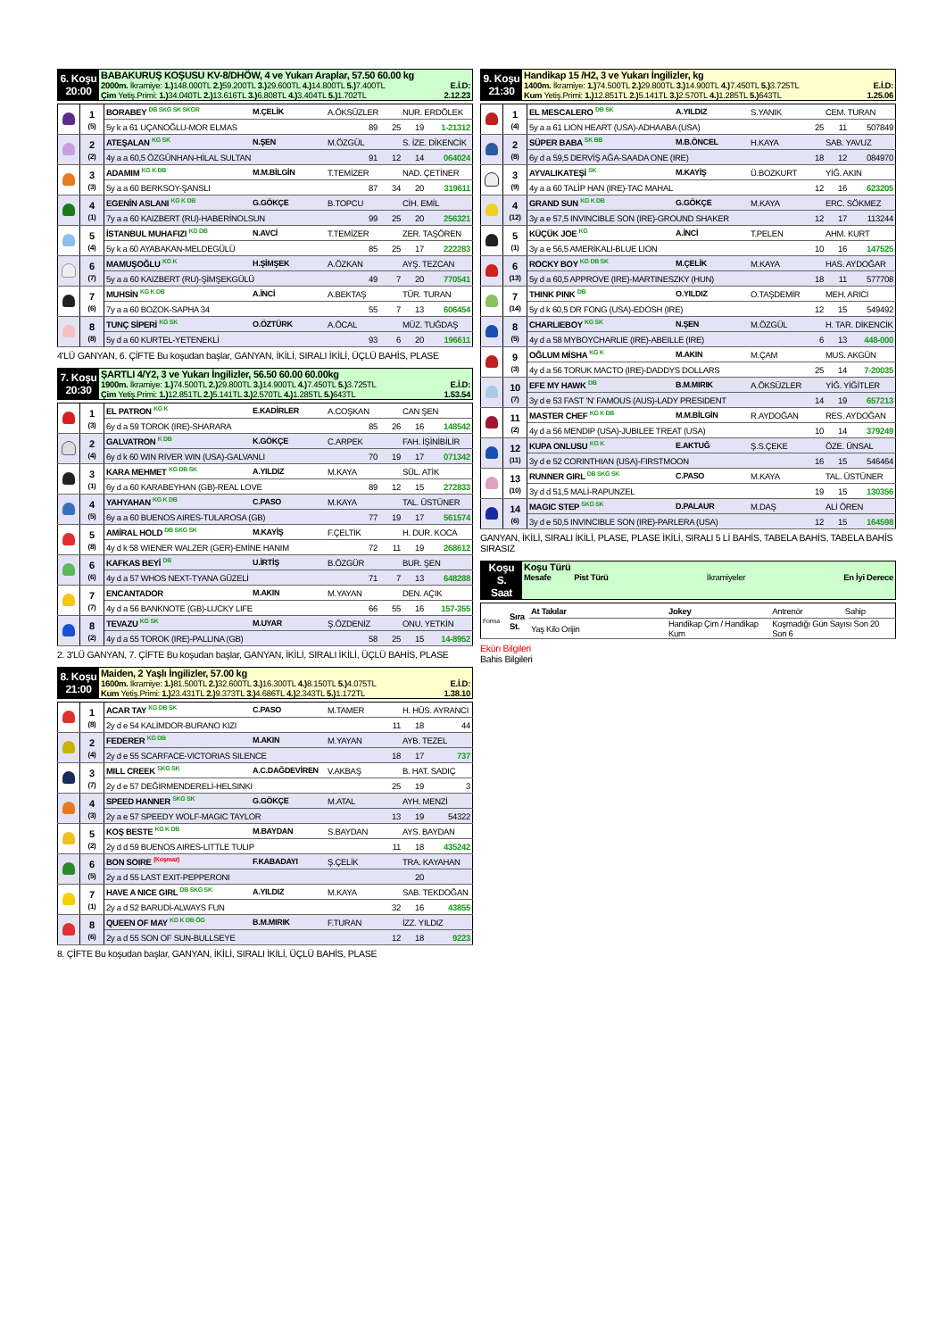| 6. Koşu 20:00 | BABAKURUŞ KOŞUSU KV-8/DHÖW, 4 ve Yukarı Araplar, 57.50 60.00 kg 2000m. İkramiye: 1.) 148.000TL 2.) 59.200TL 3.) 29.600TL 4.) 14.800TL 5.) 7.400TL E.İ.D: Çim Yetiş.Primi: 1.) 34.040TL 2.) 13.616TL 3.) 6.808TL 4.) 3.404TL 5.) 1.702TL 2.12.23 |
| | 1 (5) | BORABEY <sup>DB SKG SK SKGR</sup> | M.ÇELİK | A.ÖKSÜZLER | NUR. ERDÖLEK |
| | | 5y k a 61 UÇANOĞLU-MOR ELMAS 89 25 19 1-21312 | | | |
| | 2 (2) | ATEŞALAN <sup>KG SK</sup> | N.ŞEN | M.ÖZGÜL | S. İZE. DİKENCİK |
| | | 4y a a 60,5 ÖZGÜNHAN-HİLAL SULTAN 91 12 14 064024 | | | |
| | 3 (3) | ADAMIM <sup>KG K DB</sup> | M.M.BİLGİN | T.TEMİZER | NAD. ÇETİNER |
| | | 5y a a 60 BERKSOY-ŞANSLI 87 34 20 319611 | | | |
| | 4 (1) | EGENİN ASLANI <sup>KG K DB</sup> | G.GÖKÇE | B.TOPCU | CİH. EMİL |
| | | 7y a a 60 KAIZBERT (RU)-HABERİNOLSUN 99 25 20 256321 | | | |
| | 5 (4) | İSTANBUL MUHAFIZI <sup>KG DB</sup> | N.AVCİ | T.TEMİZER | ZER. TAŞÖREN |
| | | 5y k a 60 AYABAKAN-MELDEGÜLÜ 85 25 17 222283 | | | |
| | 6 (7) | MAMUŞOĞLU <sup>KG K</sup> | H.ŞİMŞEK | A.ÖZKAN | AYŞ. TEZCAN |
| | | 5y a a 60 KAIZBERT (RU)-ŞİMŞEKGÜLÜ 49 7 20 770541 | | | |
| | 7 (6) | MUHSİN <sup>KG K DB</sup> | A.İNCİ | A.BEKTAŞ | TÜR. TURAN |
| | | 7y a a 60 BOZOK-SAPHA 34 55 7 13 606454 | | | |
| | 8 (8) | TUNÇ SİPERİ <sup>KG SK</sup> | O.ÖZTÜRK | A.ÖCAL | MÜZ. TUĞDAŞ |
| | | 5y d a 60 KURTEL-YETENEKLİ 93 6 20 196611 | | | |
4'LÜ GANYAN, 6. ÇİFTE Bu koşudan başlar, GANYAN, İKİLİ, SIRALI İKİLİ, ÜÇLÜ BAHİS, PLASE
| 7. Koşu 20:30 | ŞARTLI 4/Y2, 3 ve Yukarı İngilizler, 56.50 60.00 60.00kg 1900m. İkramiye: 1.) 74.500TL 2.) 29.800TL 3.) 14.900TL 4.) 7.450TL 5.) 3.725TL E.İ.D: Çim Yetiş.Primi: 1.) 12.851TL 2.) 5.141TL 3.) 2.570TL 4.) 1.285TL 5.) 643TL 1.53.54 |
| | 1 (3) | EL PATRON <sup>KG K</sup> | E.KADİRLER | A.COŞKAN | CAN ŞEN |
| | | 6y d a 59 TOROK (IRE)-SHARARA 85 26 16 148542 | | | |
| | 2 (4) | GALVATRON <sup>K DB</sup> | K.GÖKÇE | C.ARPEK | FAH. İŞİNİBİLİR |
| | | 6y d k 60 WIN RIVER WIN (USA)-GALVANLI 70 19 17 071342 | | | |
| | 3 (1) | KARA MEHMET <sup>KG DB SK</sup> | A.YILDIZ | M.KAYA | SÜL. ATİK |
| | | 6y d a 60 KARABEYHAN (GB)-REAL LOVE 89 12 15 272833 | | | |
| | 4 (5) | YAHYAHAN <sup>KG K DB</sup> | C.PASO | M.KAYA | TAL. ÜSTÜNER |
| | | 6y a a 60 BUENOS AIRES-TULAROSA (GB) 77 19 17 561574 | | | |
| | 5 (8) | AMİRAL HOLD <sup>DB SKG SK</sup> | M.KAYİŞ | F.ÇELTİK | H. DUR. KOCA |
| | | 4y d k 58 WIENER WALZER (GER)-EMİNE HANIM 72 11 19 268612 | | | |
| | 6 (6) | KAFKAS BEYİ <sup>DB</sup> | U.İRTİŞ | B.ÖZGÜR | BUR. ŞEN |
| | | 4y d a 57 WHOS NEXT-TYANA GÜZELİ 71 7 13 648288 | | | |
| | 7 (7) | ENCANTADOR | M.AKIN | M.YAYAN | DEN. AÇIK |
| | | 4y d a 56 BANKNOTE (GB)-LUCKY LIFE 66 55 16 157-355 | | | |
| | 8 (2) | TEVAZU <sup>KG SK</sup> | M.UYAR | Ş.ÖZDENİZ | ONU. YETKİN |
| | | 4y d a 55 TOROK (IRE)-PALLINA (GB) 58 25 15 14-8952 | | | |
2. 3'LÜ GANYAN, 7. ÇİFTE Bu koşudan başlar, GANYAN, İKİLİ, SIRALI İKİLİ, ÜÇLÜ BAHİS, PLASE
| 8. Koşu 21:00 | Maiden, 2 Yaşlı İngilizler, 57.00 kg 1600m. İkramiye: 1.) 81.500TL 2.) 32.600TL 3.) 16.300TL 4.) 8.150TL 5.) 4.075TL E.İ.D: Kum Yetiş.Primi: 1.) 23.431TL 2.) 9.373TL 3.) 4.686TL 4.) 2.343TL 5.) 1.172TL 1.38.10 |
| | 1 (8) | ACAR TAY <sup>KG DB SK</sup> | C.PASO | M.TAMER | H. HÜS. AYRANCI |
| | | 2y d e 54 KALİMDOR-BURANO KIZI 11 18 44 | | | |
| | 2 (4) | FEDERER <sup>KG DB</sup> | M.AKIN | M.YAYAN | AYB. TEZEL |
| | | 2y d e 55 SCARFACE-VICTORIAS SILENCE 18 17 737 | | | |
| | 3 (7) | MILL CREEK <sup>SKG SK</sup> | A.C.DAĞDEVİREN | V.AKBAŞ | B. HAT. SADIÇ |
| | | 2y d e 57 DEĞİRMENDERELİ-HELSINKI 25 19 3 | | | |
| | 4 (3) | SPEED HANNER <sup>SKG SK</sup> | G.GÖKÇE | M.ATAL | AYH. MENZİ |
| | | 2y a e 57 SPEEDY WOLF-MAGIC TAYLOR 13 19 54322 | | | |
| | 5 (2) | KOŞ BESTE <sup>KG K DB</sup> | M.BAYDAN | S.BAYDAN | AYS. BAYDAN |
| | | 2y d d 59 BUENOS AIRES-LITTLE TULIP 11 18 435242 | | | |
| | 6 (5) | BON SOIRE <sup>(Koşmaz)</sup> | F.KABADAYI | Ş.ÇELİK | TRA. KAYAHAN |
| | | 2y a d 55 LAST EXIT-PEPPERONI 20 | | | |
| | 7 (1) | HAVE A NICE GIRL <sup>DB SKG SK</sup> | A.YILDIZ | M.KAYA | SAB. TEKDOĞAN |
| | | 2y a d 52 BARUDİ-ALWAYS FUN 32 16 43855 | | | |
| | 8 (6) | QUEEN OF MAY <sup>KG K DB ÖG</sup> | B.M.MIRIK | F.TURAN | İZZ. YILDIZ |
| | | 2y a d 55 SON OF SUN-BULLSEYE 12 18 9223 | | | |
8. ÇİFTE Bu koşudan başlar, GANYAN, İKİLİ, SIRALI İKİLİ, ÜÇLÜ BAHİS, PLASE
| 9. Koşu 21:30 | Handikap 15 /H2, 3 ve Yukarı İngilizler, kg 1400m. İkramiye: 1.) 74.500TL 2.) 29.800TL 3.) 14.900TL 4.) 7.450TL 5.) 3.725TL E.İ.D: Kum Yetiş.Primi: 1.) 12.851TL 2.) 5.141TL 3.) 2.570TL 4.) 1.285TL 5.) 643TL 1.25.06 |
| | 1 (4) | EL MESCALERO <sup>DB SK</sup> | A.YILDIZ | S.YANIK | CEM. TURAN |
| | | 5y a a 61 LION HEART (USA)-ADHAABA (USA) 25 11 507849 | | | |
| | 2 (8) | SÜPER BABA <sup>SK BB</sup> | M.B.ÖNCEL | H.KAYA | SAB. YAVUZ |
| | | 6y d a 59,5 DERVİŞ AĞA-SAADA ONE (IRE) 18 12 084970 | | | |
| | 3 (9) | AYVALIKATEŞİ <sup>SK</sup> | M.KAYİŞ | Ü.BOZKURT | YİĞ. AKIN |
| | | 4y a a 60 TALİP HAN (IRE)-TAC MAHAL 12 16 623205 | | | |
| | 4 (12) | GRAND SUN <sup>KG K DB</sup> | G.GÖKÇE | M.KAYA | ERC. SÖKMEZ |
| | | 3y a e 57,5 INVINCIBLE SON (IRE)-GROUND SHAKER 12 17 113244 | | | |
| | 5 (1) | KÜÇÜK JOE <sup>KG</sup> | A.İNCİ | T.PELEN | AHM. KURT |
| | | 3y a e 56,5 AMERİKALI-BLUE LION 10 16 147525 | | | |
| | 6 (13) | ROCKY BOY <sup>KG DB SK</sup> | M.ÇELİK | M.KAYA | HAS. AYDOĞAR |
| | | 5y d a 60,5 APPROVE (IRE)-MARTINESZKY (HUN) 18 11 577708 | | | |
| | 7 (14) | THINK PINK <sup>DB</sup> | O.YILDIZ | O.TAŞDEMİR | MEH. ARICI |
| | | 5y d k 60,5 DR FONG (USA)-EDOSH (IRE) 12 15 549492 | | | |
| | 8 (5) | CHARLIEBOY <sup>KG SK</sup> | N.ŞEN | M.ÖZGÜL | H. TAR. DİKENCİK |
| | | 4y d a 58 MYBOYCHARLIE (IRE)-ABEILLE (IRE) 6 13 448-000 | | | |
| | 9 (3) | OĞLUM MİSHA <sup>KG K</sup> | M.AKIN | M.ÇAM | MUS. AKGÜN |
| | | 4y d a 56 TORUK MACTO (IRE)-DADDYS DOLLARS 25 14 7-20035 | | | |
| | 10 (7) | EFE MY HAWK <sup>DB</sup> | B.M.MIRIK | A.ÖKSÜZLER | YİĞ. YİĞİTLER |
| | | 3y d e 53 FAST 'N' FAMOUS (AUS)-LADY PRESIDENT 14 19 657213 | | | |
| | 11 (2) | MASTER CHEF <sup>KG K DB</sup> | M.M.BİLGİN | R.AYDOĞAN | RES. AYDOĞAN |
| | | 4y d a 56 MENDIP (USA)-JUBILEE TREAT (USA) 10 14 379249 | | | |
| | 12 (11) | KUPA ONLUSU <sup>KG K</sup> | E.AKTUĞ | Ş.S.ÇEKE | ÖZE. ÜNSAL |
| | | 3y d e 52 CORINTHIAN (USA)-FIRSTMOON 16 15 546464 | | | |
| | 13 (10) | RUNNER GIRL <sup>DB SKG SK</sup> | C.PASO | M.KAYA | TAL. ÜSTÜNER |
| | | 3y d d 51,5 MALİ-RAPUNZEL 19 15 130356 | | | |
| | 14 (6) | MAGIC STEP <sup>SKG SK</sup> | D.PALAUR | M.DAŞ | ALİ ÖREN |
| | | 3y d e 50,5 INVINCIBLE SON (IRE)-PARLERA (USA) 12 15 164598 | | | |
GANYAN, İKİLİ, SIRALI İKİLİ, PLASE, PLASE İKİLİ, SIRALI 5 Lİ BAHİS, TABELA BAHİS, TABELA BAHİS SIRASIZ
| Koşu S. Saat | Koşu Türü Mesafe Pist Türü İkramiyeler En İyi Derece |
| Forma | Sıra St. | At Takılar | Jokey | Antrenör | Sahip |
| | | Yaş Kilo Orijin | Handikap Çim / Handikap Kum | Koşmadığı Gün Sayısı Son 20 Son 6 | |
Ekürı Bilgileri
Bahis Bilgileri